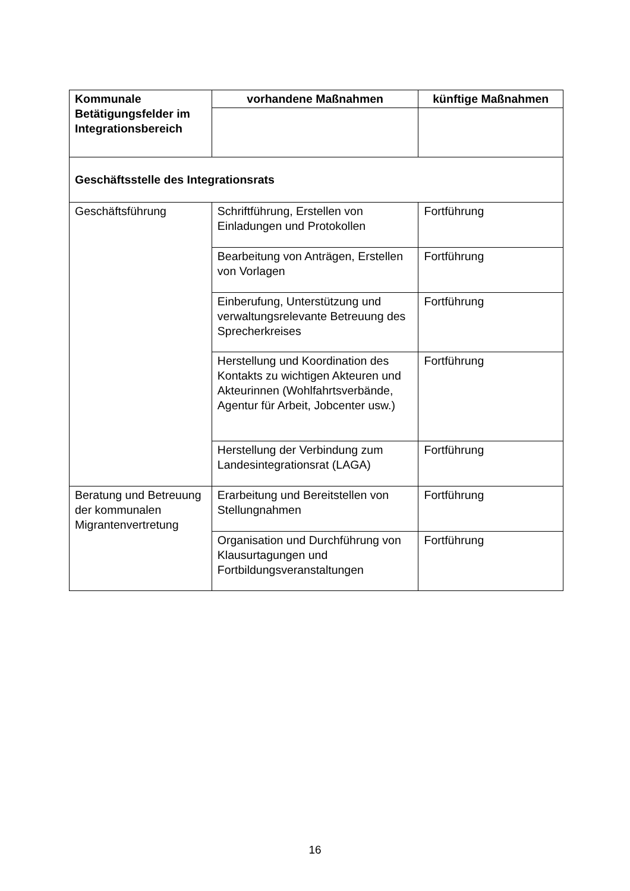| Kommunale Betätigungsfelder im Integrationsbereich | vorhandene Maßnahmen | künftige Maßnahmen |
| --- | --- | --- |
| Geschäftsstelle des Integrationsrats | | |
| Geschäftsführung | Schriftführung, Erstellen von Einladungen und Protokollen | Fortführung |
| | Bearbeitung von Anträgen, Erstellen von Vorlagen | Fortführung |
| | Einberufung, Unterstützung und verwaltungsrelevante Betreuung des Sprecherkreises | Fortführung |
| | Herstellung und Koordination des Kontakts zu wichtigen Akteuren und Akteurinnen (Wohlfahrtsverbände, Agentur für Arbeit, Jobcenter usw.) | Fortführung |
| | Herstellung der Verbindung zum Landesintegrationsrat (LAGA) | Fortführung |
| Beratung und Betreuung der kommunalen Migrantenvertretung | Erarbeitung und Bereitstellen von Stellungnahmen | Fortführung |
| | Organisation und Durchführung von Klausurtagungen und Fortbildungsveranstaltungen | Fortführung |
16